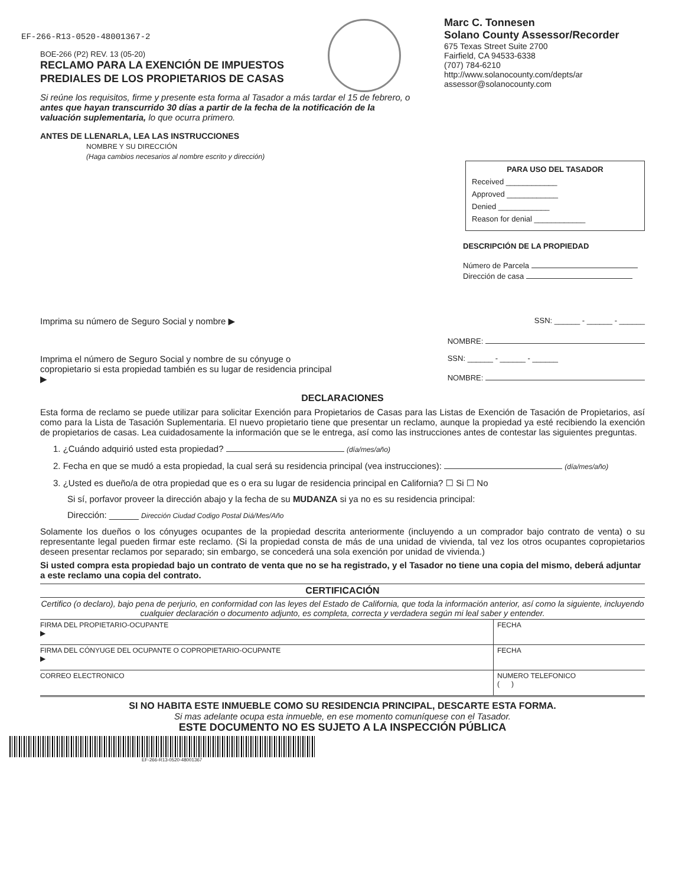EF-266-R13-0520-48001367-2
BOE-266 (P2) REV. 13 (05-20)
RECLAMO PARA LA EXENCIÓN DE IMPUESTOS
PREDIALES DE LOS PROPIETARIOS DE CASAS
Marc C. Tonnesen
Solano County Assessor/Recorder
675 Texas Street Suite 2700
Fairfield, CA 94533-6338
(707) 784-6210
http://www.solanocounty.com/depts/ar
assessor@solanocounty.com
Si reúne los requisitos, firme y presente esta forma al Tasador a más tardar el 15 de febrero, o antes que hayan transcurrido 30 días a partir de la fecha de la notificación de la valuación suplementaria, lo que ocurra primero.
ANTES DE LLENARLA, LEA LAS INSTRUCCIONES
NOMBRE Y SU DIRECCIÓN
(Haga cambios necesarios al nombre escrito y dirección)
PARA USO DEL TASADOR
Received ____________
Approved ____________
Denied ____________
Reason for denial ____________
DESCRIPCIÓN DE LA PROPIEDAD
Número de Parcela
Dirección de casa
Imprima su número de Seguro Social y nombre ▶ SSN: ______ - ______ - ______
NOMBRE:
Imprima el número de Seguro Social y nombre de su cónyuge o copropietario si esta propiedad también es su lugar de residencia principal ▶ SSN: ______ - ______ - ______
NOMBRE:
DECLARACIONES
Esta forma de reclamo se puede utilizar para solicitar Exención para Propietarios de Casas para las Listas de Exención de Tasación de Propietarios, así como para la Lista de Tasación Suplementaria. El nuevo propietario tiene que presentar un reclamo, aunque la propiedad ya esté recibiendo la exención de propietarios de casas. Lea cuidadosamente la información que se le entrega, así como las instrucciones antes de contestar las siguientes preguntas.
1. ¿Cuándo adquirió usted esta propiedad? (día/mes/año)
2. Fecha en que se mudó a esta propiedad, la cual será su residencia principal (vea instrucciones): (día/mes/año)
3. ¿Usted es dueño/a de otra propiedad que es o era su lugar de residencia principal en California? ☐ Si ☐ No
Si sí, porfavor proveer la dirección abajo y la fecha de su MUDANZA si ya no es su residencia principal:
Dirección: ______ Dirección Ciudad Codigo Postal Diá/Mes/Año
Solamente los dueños o los cónyuges ocupantes de la propiedad descrita anteriormente (incluyendo a un comprador bajo contrato de venta) o su representante legal pueden firmar este reclamo. (Si la propiedad consta de más de una unidad de vivienda, tal vez los otros ocupantes copropietarios deseen presentar reclamos por separado; sin embargo, se concederá una sola exención por unidad de vivienda.)
Si usted compra esta propiedad bajo un contrato de venta que no se ha registrado, y el Tasador no tiene una copia del mismo, deberá adjuntar a este reclamo una copia del contrato.
CERTIFICACIÓN
Certifico (o declaro), bajo pena de perjurio, en conformidad con las leyes del Estado de California, que toda la información anterior, así como la siguiente, incluyendo cualquier declaración o documento adjunto, es completa, correcta y verdadera según mi leal saber y entender.
| FIRMA DEL PROPIETARIO-OCUPANTE ▶ | FECHA |
| FIRMA DEL CÓNYUGE DEL OCUPANTE O COPROPIETARIO-OCUPANTE ▶ | FECHA |
| CORREO ELECTRONICO | NUMERO TELEFONICO ( ) |
SI NO HABITA ESTE INMUEBLE COMO SU RESIDENCIA PRINCIPAL, DESCARTE ESTA FORMA.
Si mas adelante ocupa esta inmueble, en ese momento comuníquese con el Tasador.
ESTE DOCUMENTO NO ES SUJETO A LA INSPECCIÓN PÚBLICA
EF-266-R13-0520-48001367